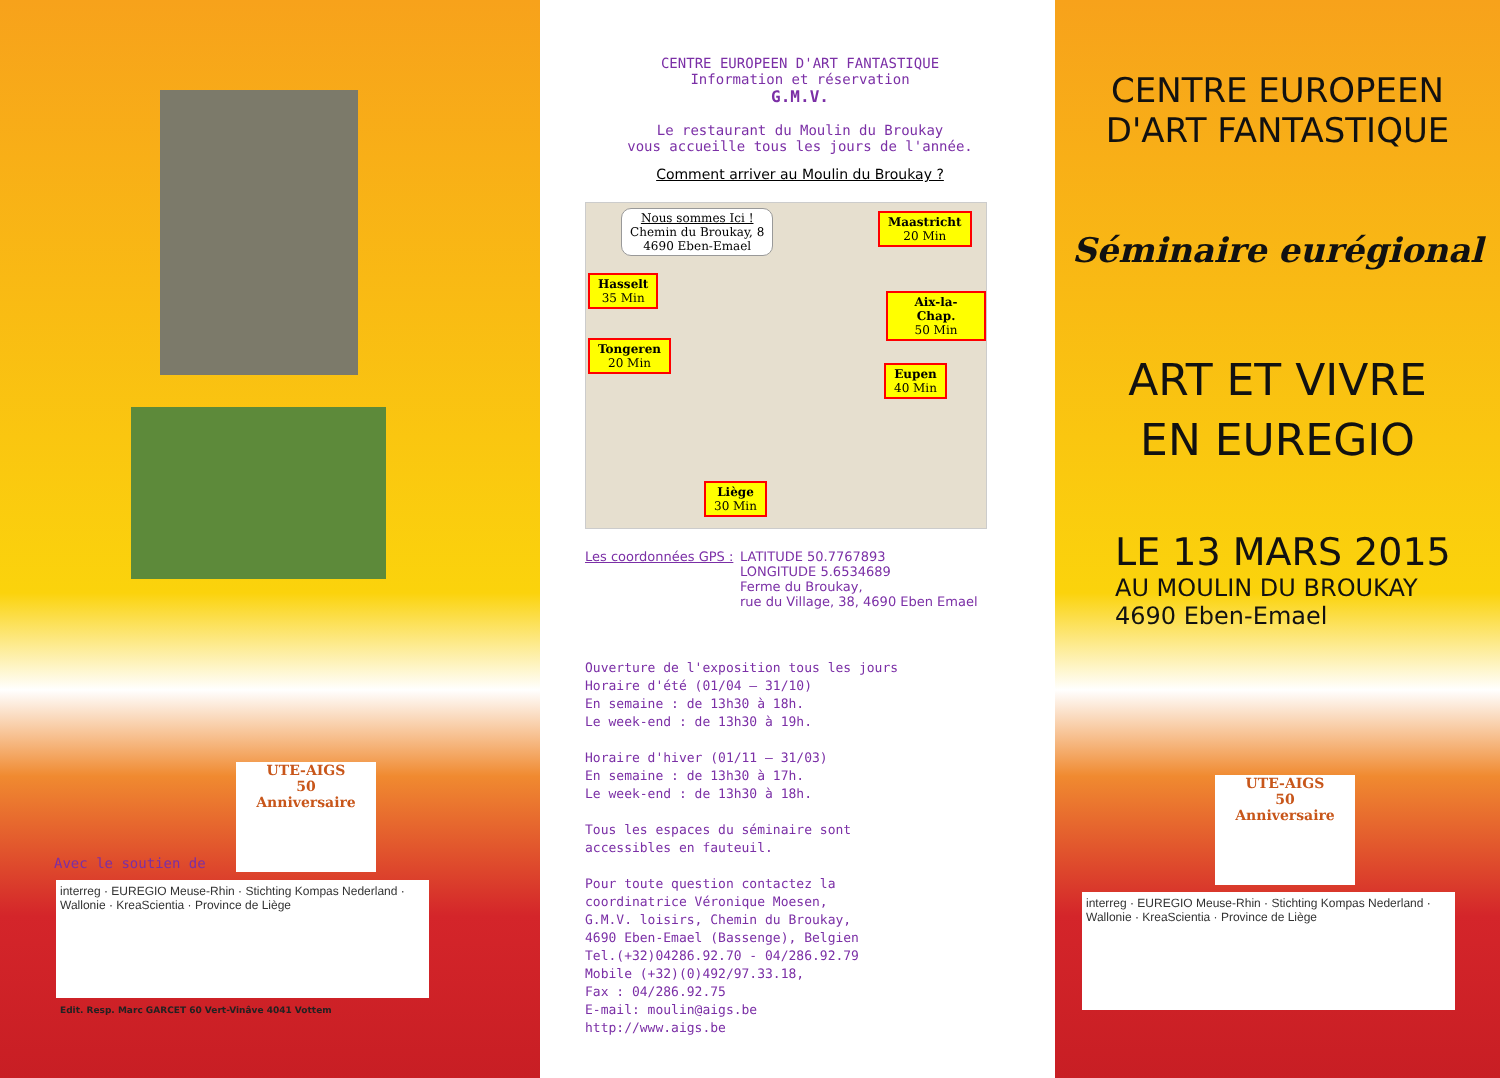UTE-AIGS
50
Anniversaire
Avec le soutien de
interreg · EUREGIO Meuse-Rhin · Stichting Kompas Nederland · Wallonie · KreaScientia · Province de Liège
Edit. Resp. Marc GARCET 60 Vert-Vinâve 4041 Vottem
CENTRE EUROPEEN D'ART FANTASTIQUE
Information et réservation
G.M.V.
Le restaurant du Moulin du Broukay
vous accueille tous les jours de l'année.
Comment arriver au Moulin du Broukay ?
Nous sommes Ici !
Chemin du Broukay, 8
4690 Eben-Emael
Maastricht
20 Min
Hasselt
35 Min
Aix-la-Chap.
50 Min
Tongeren
20 Min
Eupen
40 Min
Liège
30 Min
Les coordonnées GPS :
LATITUDE 50.7767893
LONGITUDE 5.6534689
Ferme du Broukay,
rue du Village, 38, 4690 Eben Emael
Ouverture de l'exposition tous les jours
Horaire d'été (01/04 – 31/10)
En semaine : de 13h30 à 18h.
Le week-end : de 13h30 à 19h.
Horaire d'hiver (01/11 – 31/03)
En semaine : de 13h30 à 17h.
Le week-end : de 13h30 à 18h.
Tous les espaces du séminaire sont
accessibles en fauteuil.
Pour toute question contactez la
coordinatrice Véronique Moesen,
G.M.V. loisirs, Chemin du Broukay,
4690 Eben-Emael (Bassenge), Belgien
Tel.(+32)04286.92.70 - 04/286.92.79
Mobile (+32)(0)492/97.33.18,
Fax : 04/286.92.75
E-mail: moulin@aigs.be
http://www.aigs.be
CENTRE EUROPEEN
D'ART FANTASTIQUE
Séminaire eurégional
ART ET VIVRE
EN EUREGIO
LE 13 MARS 2015
AU MOULIN DU BROUKAY
4690 Eben-Emael
UTE-AIGS
50
Anniversaire
interreg · EUREGIO Meuse-Rhin · Stichting Kompas Nederland · Wallonie · KreaScientia · Province de Liège